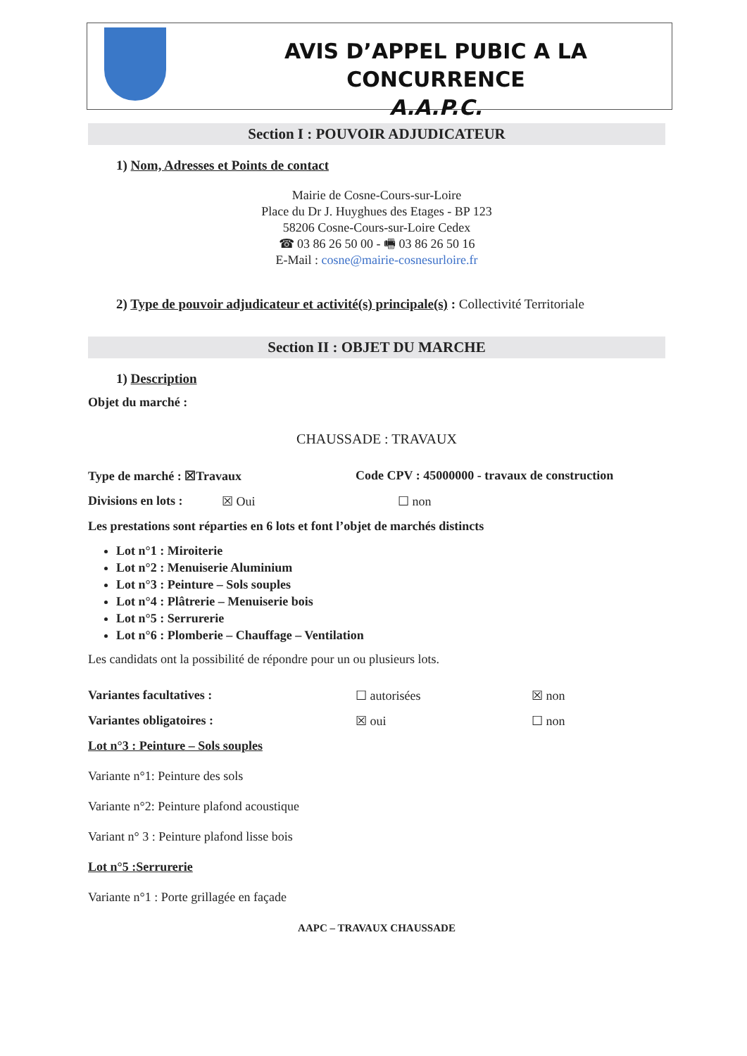AVIS D’APPEL PUBIC A LA CONCURRENCE
A.A.P.C.
Section I : POUVOIR ADJUDICATEUR
1) Nom, Adresses et Points de contact
Mairie de Cosne-Cours-sur-Loire
Place du Dr J. Huyghues des Etages - BP 123
58206 Cosne-Cours-sur-Loire Cedex
☎ 03 86 26 50 00 - 🖷 03 86 26 50 16
E-Mail : cosne@mairie-cosnesurloire.fr
2) Type de pouvoir adjudicateur et activité(s) principale(s) : Collectivité Territoriale
Section II : OBJET DU MARCHE
1) Description
Objet du marché :
CHAUSSADE : TRAVAUX
Type de marché : ☒Travaux Code CPV : 45000000 - travaux de construction
Divisions en lots : ☒ Oui ☐ non
Les prestations sont réparties en 6 lots et font l’objet de marchés distincts
Lot n°1 : Miroiterie
Lot n°2 : Menuiserie Aluminium
Lot n°3 : Peinture – Sols souples
Lot n°4 : Plâtrerie – Menuiserie bois
Lot n°5 : Serrurerie
Lot n°6 : Plomberie – Chauffage – Ventilation
Les candidats ont la possibilité de répondre pour un ou plusieurs lots.
Variantes facultatives : ☐ autorisées ☒ non
Variantes obligatoires : ☒ oui ☐ non
Lot n°3 : Peinture – Sols souples
Variante n°1: Peinture des sols
Variante n°2: Peinture plafond acoustique
Variant n° 3 : Peinture plafond lisse bois
Lot n°5 :Serrurerie
Variante n°1 : Porte grillagée en façade
AAPC – TRAVAUX CHAUSSADE